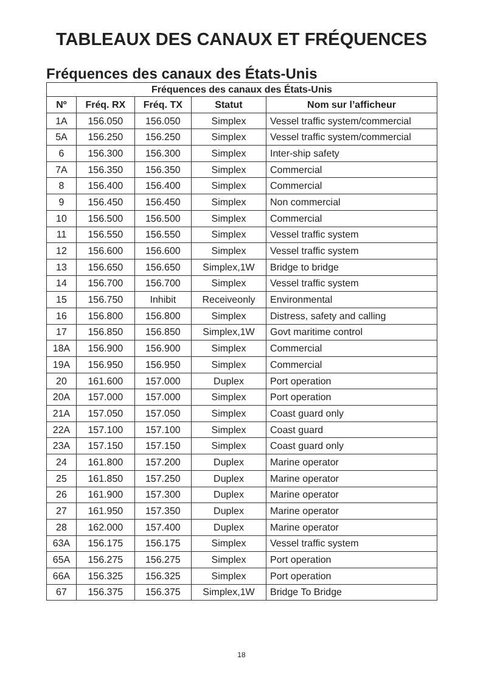TABLEAUX DES CANAUX ET FRÉQUENCES
Fréquences des canaux des États-Unis
| Fréquences des canaux des États-Unis | | | | |
| --- | --- | --- | --- | --- |
| Nº | Fréq. RX | Fréq. TX | Statut | Nom sur l’afficheur |
| 1A | 156.050 | 156.050 | Simplex | Vessel traffic system/commercial |
| 5A | 156.250 | 156.250 | Simplex | Vessel traffic system/commercial |
| 6 | 156.300 | 156.300 | Simplex | Inter-ship safety |
| 7A | 156.350 | 156.350 | Simplex | Commercial |
| 8 | 156.400 | 156.400 | Simplex | Commercial |
| 9 | 156.450 | 156.450 | Simplex | Non commercial |
| 10 | 156.500 | 156.500 | Simplex | Commercial |
| 11 | 156.550 | 156.550 | Simplex | Vessel traffic system |
| 12 | 156.600 | 156.600 | Simplex | Vessel traffic system |
| 13 | 156.650 | 156.650 | Simplex,1W | Bridge to bridge |
| 14 | 156.700 | 156.700 | Simplex | Vessel traffic system |
| 15 | 156.750 | Inhibit | Receiveonly | Environmental |
| 16 | 156.800 | 156.800 | Simplex | Distress, safety and calling |
| 17 | 156.850 | 156.850 | Simplex,1W | Govt maritime control |
| 18A | 156.900 | 156.900 | Simplex | Commercial |
| 19A | 156.950 | 156.950 | Simplex | Commercial |
| 20 | 161.600 | 157.000 | Duplex | Port operation |
| 20A | 157.000 | 157.000 | Simplex | Port operation |
| 21A | 157.050 | 157.050 | Simplex | Coast guard only |
| 22A | 157.100 | 157.100 | Simplex | Coast guard |
| 23A | 157.150 | 157.150 | Simplex | Coast guard only |
| 24 | 161.800 | 157.200 | Duplex | Marine operator |
| 25 | 161.850 | 157.250 | Duplex | Marine operator |
| 26 | 161.900 | 157.300 | Duplex | Marine operator |
| 27 | 161.950 | 157.350 | Duplex | Marine operator |
| 28 | 162.000 | 157.400 | Duplex | Marine operator |
| 63A | 156.175 | 156.175 | Simplex | Vessel traffic system |
| 65A | 156.275 | 156.275 | Simplex | Port operation |
| 66A | 156.325 | 156.325 | Simplex | Port operation |
| 67 | 156.375 | 156.375 | Simplex,1W | Bridge To Bridge |
18